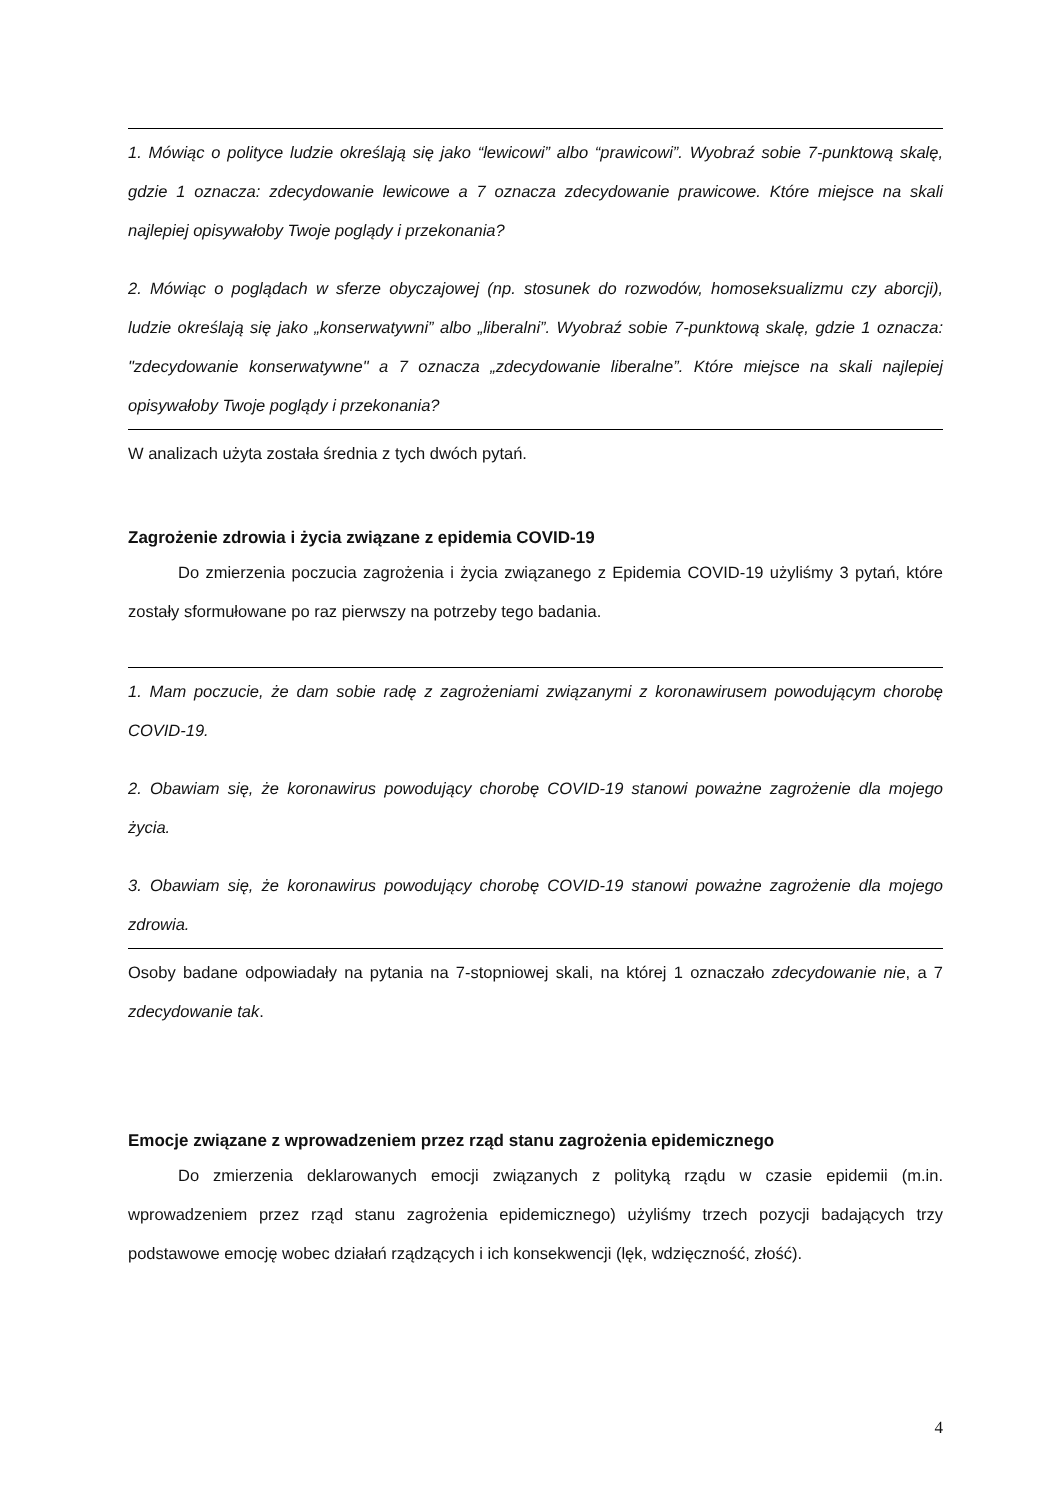1. Mówiąc o polityce ludzie określają się jako “lewicowi” albo “prawicowi”. Wyobraź sobie 7-punktową skalę, gdzie 1 oznacza: zdecydowanie lewicowe a 7 oznacza zdecydowanie prawicowe. Które miejsce na skali najlepiej opisywałoby Twoje poglądy i przekonania?
2. Mówiąc o poglądach w sferze obyczajowej (np. stosunek do rozwodów, homoseksualizmu czy aborcji), ludzie określają się jako „konserwatywni” albo „liberalni”. Wyobraź sobie 7-punktową skalę, gdzie 1 oznacza: "zdecydowanie konserwatywne" a 7 oznacza „zdecydowanie liberalne”. Które miejsce na skali najlepiej opisywałoby Twoje poglądy i przekonania?
W analizach użyta została średnia z tych dwóch pytań.
Zagrożenie zdrowia i życia związane z epidemia COVID-19
Do zmierzenia poczucia zagrożenia i życia związanego z Epidemia COVID-19 użyliśmy 3 pytań, które zostały sformułowane po raz pierwszy na potrzeby tego badania.
1. Mam poczucie, że dam sobie radę z zagrożeniami związanymi z koronawirusem powodującym chorobę COVID-19.
2. Obawiam się, że koronawirus powodujący chorobę COVID-19 stanowi poważne zagrożenie dla mojego życia.
3. Obawiam się, że koronawirus powodujący chorobę COVID-19 stanowi poważne zagrożenie dla mojego zdrowia.
Osoby badane odpowiadały na pytania na 7-stopniowej skali, na której 1 oznaczało zdecydowanie nie, a 7 zdecydowanie tak.
Emocje związane z wprowadzeniem przez rząd stanu zagrożenia epidemicznego
Do zmierzenia deklarowanych emocji związanych z polityką rządu w czasie epidemii (m.in. wprowadzeniem przez rząd stanu zagrożenia epidemicznego) użyliśmy trzech pozycji badających trzy podstawowe emocję wobec działań rządzących i ich konsekwencji (lęk, wdzięczność, złość).
4